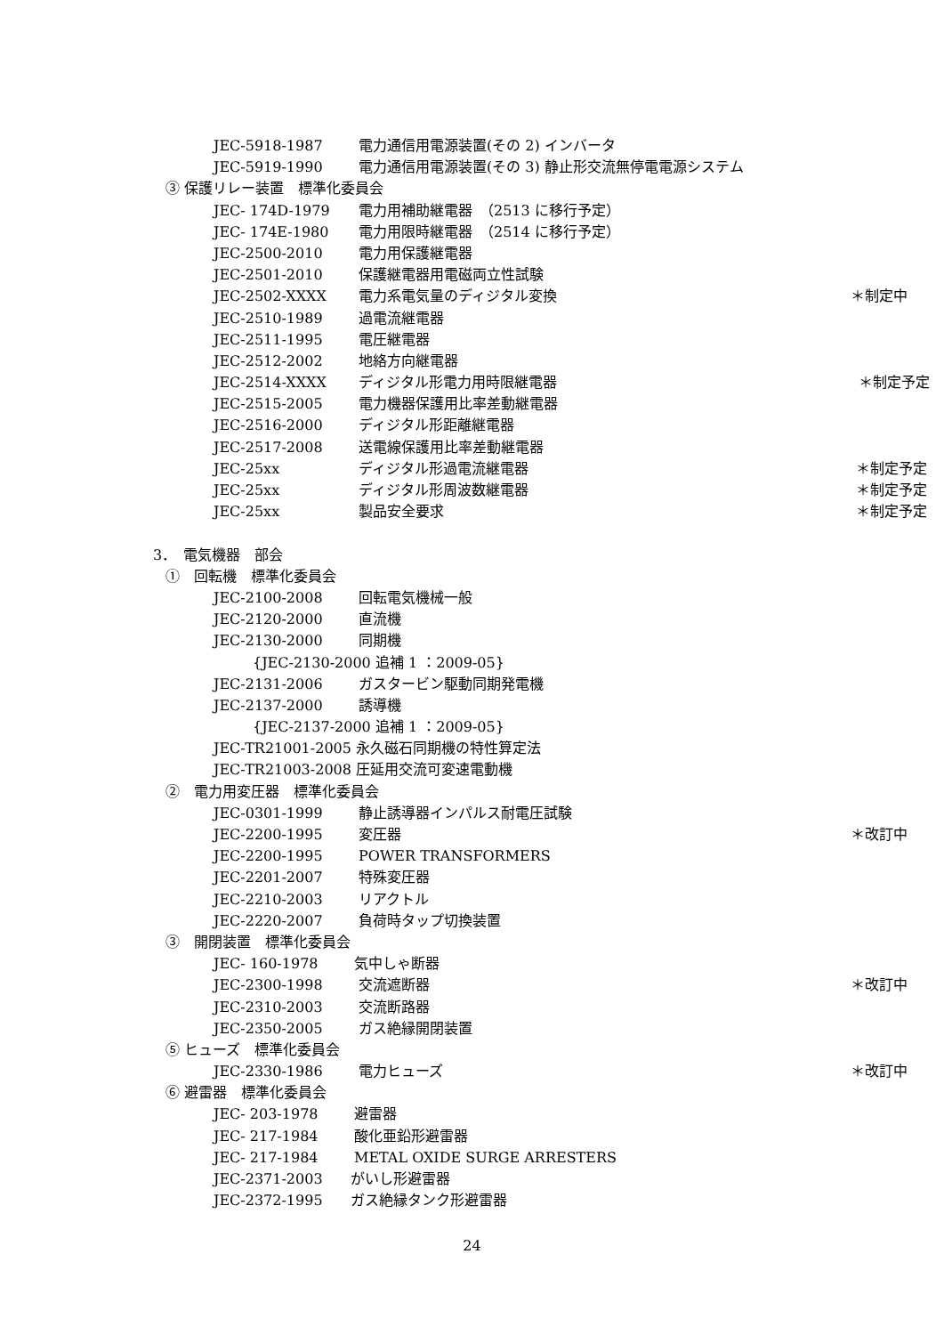JEC-5918-1987 電力通信用電源装置(その 2) インバータ
JEC-5919-1990 電力通信用電源装置(その 3) 静止形交流無停電電源システム
③ 保護リレー装置　標準化委員会
JEC- 174D-1979 電力用補助継電器　（2513 に移行予定）
JEC- 174E-1980 電力用限時継電器　（2514 に移行予定）
JEC-2500-2010 電力用保護継電器
JEC-2501-2010 保護継電器用電磁両立性試験
JEC-2502-XXXX 電力系電気量のディジタル変換 ＊制定中
JEC-2510-1989 過電流継電器
JEC-2511-1995 電圧継電器
JEC-2512-2002 地絡方向継電器
JEC-2514-XXXX ディジタル形電力用時限継電器 ＊制定予定
JEC-2515-2005 電力機器保護用比率差動継電器
JEC-2516-2000 ディジタル形距離継電器
JEC-2517-2008 送電線保護用比率差動継電器
JEC-25xx ディジタル形過電流継電器 ＊制定予定
JEC-25xx ディジタル形周波数継電器 ＊制定予定
JEC-25xx 製品安全要求 ＊制定予定
3．　電気機器　部会
①　回転機　標準化委員会
JEC-2100-2008 回転電気機械一般
JEC-2120-2000 直流機
JEC-2130-2000 同期機
{JEC-2130-2000 追補 1 ：2009-05}
JEC-2131-2006 ガスタービン駆動同期発電機
JEC-2137-2000 誘導機
{JEC-2137-2000 追補 1 ：2009-05}
JEC-TR21001-2005 永久磁石同期機の特性算定法
JEC-TR21003-2008 圧延用交流可変速電動機
②　電力用変圧器　標準化委員会
JEC-0301-1999 静止誘導器インパルス耐電圧試験
JEC-2200-1995 変圧器 ＊改訂中
JEC-2200-1995 POWER TRANSFORMERS
JEC-2201-2007 特殊変圧器
JEC-2210-2003 リアクトル
JEC-2220-2007 負荷時タップ切換装置
③　開閉装置　標準化委員会
JEC- 160-1978 気中しゃ断器
JEC-2300-1998 交流遮断器 ＊改訂中
JEC-2310-2003 交流断路器
JEC-2350-2005 ガス絶縁開閉装置
⑤ ヒューズ　標準化委員会
JEC-2330-1986 電力ヒューズ ＊改訂中
⑥ 避雷器　標準化委員会
JEC- 203-1978 避雷器
JEC- 217-1984 酸化亜鉛形避雷器
JEC- 217-1984 METAL OXIDE SURGE ARRESTERS
JEC-2371-2003 がいし形避雷器
JEC-2372-1995 ガス絶縁タンク形避雷器
24